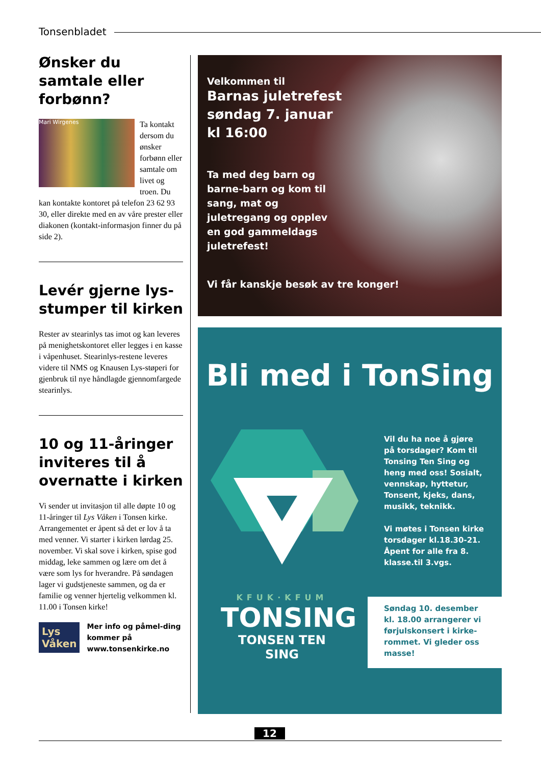Tonsenbladet
Ønsker du samtale eller forbønn?
Mari Wirgenes
Ta kontakt dersom du ønsker forbønn eller samtale om livet og troen. Du kan kontakte kontoret på telefon 23 62 93 30, eller direkte med en av våre prester eller diakonen (kontakt-informasjon finner du på side 2).
Levér gjerne lys-stumper til kirken
Rester av stearinlys tas imot og kan leveres på menighetskontoret eller legges i en kasse i våpenhuset. Stearinlys-restene leveres videre til NMS og Knausen Lys-støperi for gjenbruk til nye håndlagde gjennomfargede stearinlys.
10 og 11-åringer inviteres til å overnatte i kirken
Vi sender ut invitasjon til alle døpte 10 og 11-åringer til Lys Våken i Tonsen kirke. Arrangementet er åpent så det er lov å ta med venner. Vi starter i kirken lørdag 25. november. Vi skal sove i kirken, spise god middag, leke sammen og lære om det å være som lys for hverandre. På søndagen lager vi gudstjeneste sammen, og da er familie og venner hjertelig velkommen kl. 11.00 i Tonsen kirke!
Lys Våken
Mer info og påmel-ding kommer på www.tonsenkirke.no
Velkommen til
Barnas juletrefest
søndag 7. januar
kl 16:00
Ta med deg barn og barne-barn og kom til sang, mat og juletregang og opplev en god gammeldags juletrefest!
Vi får kanskje besøk av tre konger!
Bli med i TonSing
KFUK·KFUM
TONSING
TONSEN TEN SING
Vil du ha noe å gjøre på torsdager? Kom til Tonsing Ten Sing og heng med oss! Sosialt, vennskap, hyttetur, Tonsent, kjeks, dans, musikk, teknikk.
Vi møtes i Tonsen kirke torsdager kl.18.30-21. Åpent for alle fra 8. klasse.til 3.vgs.
Søndag 10. desember kl. 18.00 arrangerer vi førjulskonsert i kirke-rommet. Vi gleder oss masse!
12